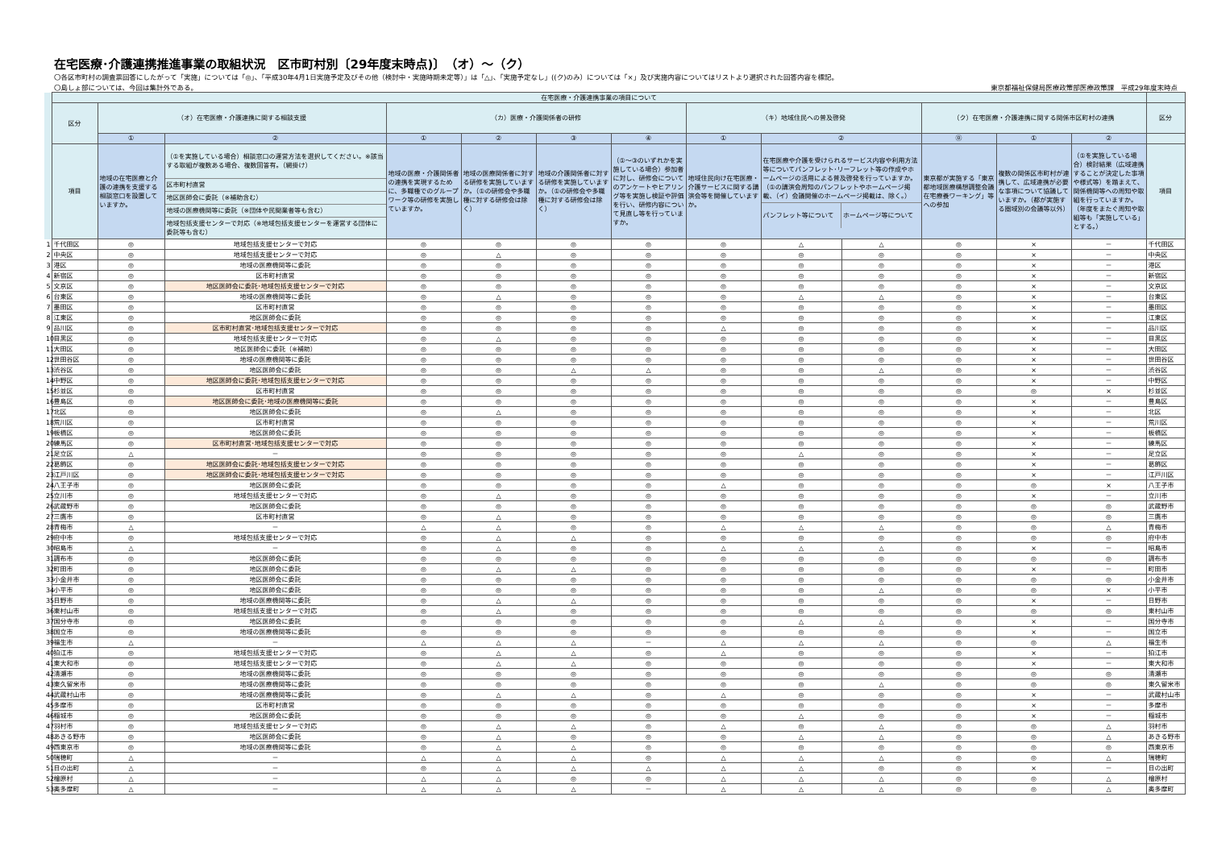在宅医療･介護連携推進事業の取組状況　区市町村別〔29年度末時点)〕　（オ）～（ク）
〇各区市町村の調査票回答にしたがって「実施」については「◎」、「平成30年4月1日実施予定及びその他（検討中・実施時期未定等）」は「△」、「実施予定なし」((ク)のみ）については「×」及び実施内容についてはリストより選択された回答内容を標記。
〇島しょ部については、今回は集計外である。 東京都福祉保健局医療政策部医療政策課　平成29年度末時点
| | 在宅医療・介護連携事業の項目について | | | | | | | | | | | | | |
| --- | --- | --- | --- | --- | --- | --- | --- | --- | --- | --- | --- | --- | --- | --- |
| | 区分 | （オ）在宅医療・介護連携に関する相談支援 | | （カ）医療・介護関係者の研修 | | | | （キ）地域住民への普及啓発 | | | （ク）在宅医療・介護連携に関する関係市区町村の連携 | | | 区分 |
| | | ① | ② | ① | ② | ③ | ④ | ① | ② | | ⓪ | ① | ② | |
| | 項目 | 地域の在宅医療と介護の連携を支援する相談窓口を設置していますか。 | （①を実施している場合）相談窓口の運営方法を選択してください。※該当する取組が複数ある場合、複数回答有。（網掛け） 区市町村直営 地区医師会に委託（※補助含む） 地域の医療機関等に委託（※団体や民間業者等も含む） 地域包括支援センターで対応（※地域包括支援センターを運営する団体に委託等も含む） | 地域の医療・介護関係者の連携を実現するために、多職種でのグループワーク等の研修を実施していますか。 | 地域の医療関係者に対する研修を実施していますか。（①の研修会や多職種に対する研修会は除く） | 地域の介護関係者に対する研修を実施していますか。（①の研修会や多職種に対する研修会は除く） | （①～③のいずれかを実施している場合）参加者に対し、研修会についてのアンケートやヒアリング等を実施し検証や評価を行い、研修内容について見直し等を行っていますか。 | 地域住民向け在宅医療・介護サービスに関する講演会等を開催していますか。 | 在宅医療や介護を受けられるサービス内容や利用方法等についてパンフレット･リーフレット等の作成やホームページの活用による普及啓発を行っていますか。（①の講演会周知のパンフレットやホームページ掲載、（イ）会議開催のホームページ掲載は、除く。） パンフレット等について ホームページ等について | | 東京都が実施する「東京都地域医療構想調整会議在宅療養ワーキング」等への参加 | 複数の関係区市町村が連携して、広域連携が必要な事項について協議していますか。（都が実施する圏域別の会議等以外） | （①を実施している場合）検討結果（広域連携することが決定した事項や様式等）を踏まえて、関係機関等への周知や取組を行っていますか。（年度をまたぐ周知や取組等も「実施している」とする。） | 項目 |
| 1 | 千代田区 | ◎ | 地域包括支援センターで対応 | ◎ | ◎ | ◎ | ◎ | ◎ | △ | △ | ◎ | × | － | 千代田区 |
| 2 | 中央区 | ◎ | 地域包括支援センターで対応 | ◎ | △ | ◎ | ◎ | ◎ | ◎ | ◎ | ◎ | × | － | 中央区 |
| 3 | 港区 | ◎ | 地域の医療機関等に委託 | ◎ | ◎ | ◎ | ◎ | ◎ | ◎ | ◎ | ◎ | × | － | 港区 |
| 4 | 新宿区 | ◎ | 区市町村直営 | ◎ | ◎ | ◎ | ◎ | ◎ | ◎ | ◎ | ◎ | × | － | 新宿区 |
| 5 | 文京区 | ◎ | 地区医師会に委託･地域包括支援センターで対応 | ◎ | ◎ | ◎ | ◎ | ◎ | ◎ | ◎ | ◎ | × | － | 文京区 |
| 6 | 台東区 | ◎ | 地域の医療機関等に委託 | ◎ | △ | ◎ | ◎ | ◎ | △ | △ | ◎ | × | － | 台東区 |
| 7 | 墨田区 | ◎ | 区市町村直営 | ◎ | ◎ | ◎ | ◎ | ◎ | ◎ | ◎ | ◎ | × | － | 墨田区 |
| 8 | 江東区 | ◎ | 地区医師会に委託 | ◎ | ◎ | ◎ | ◎ | ◎ | ◎ | ◎ | ◎ | × | － | 江東区 |
| 9 | 品川区 | ◎ | 区市町村直営･地域包括支援センターで対応 | ◎ | ◎ | ◎ | ◎ | △ | ◎ | ◎ | ◎ | × | － | 品川区 |
| 10 | 目黒区 | ◎ | 地域包括支援センターで対応 | ◎ | △ | ◎ | ◎ | ◎ | ◎ | ◎ | ◎ | × | － | 目黒区 |
| 11 | 大田区 | ◎ | 地区医師会に委託（※補助） | ◎ | ◎ | ◎ | ◎ | ◎ | ◎ | ◎ | ◎ | × | － | 大田区 |
| 12 | 世田谷区 | ◎ | 地域の医療機関等に委託 | ◎ | ◎ | ◎ | ◎ | ◎ | ◎ | ◎ | ◎ | × | － | 世田谷区 |
| 13 | 渋谷区 | ◎ | 地区医師会に委託 | ◎ | ◎ | △ | △ | ◎ | ◎ | △ | ◎ | × | － | 渋谷区 |
| 14 | 中野区 | ◎ | 地区医師会に委託･地域包括支援センターで対応 | ◎ | ◎ | ◎ | ◎ | ◎ | ◎ | ◎ | ◎ | × | － | 中野区 |
| 15 | 杉並区 | ◎ | 区市町村直営 | ◎ | ◎ | ◎ | ◎ | ◎ | ◎ | ◎ | ◎ | ◎ | × | 杉並区 |
| 16 | 豊島区 | ◎ | 地区医師会に委託･地域の医療機関等に委託 | ◎ | ◎ | ◎ | ◎ | ◎ | ◎ | ◎ | ◎ | × | － | 豊島区 |
| 17 | 北区 | ◎ | 地区医師会に委託 | ◎ | △ | ◎ | ◎ | ◎ | ◎ | ◎ | ◎ | × | － | 北区 |
| 18 | 荒川区 | ◎ | 区市町村直営 | ◎ | ◎ | ◎ | ◎ | ◎ | ◎ | ◎ | ◎ | × | － | 荒川区 |
| 19 | 板橋区 | ◎ | 地区医師会に委託 | ◎ | ◎ | ◎ | ◎ | ◎ | ◎ | ◎ | ◎ | × | － | 板橋区 |
| 20 | 練馬区 | ◎ | 区市町村直営･地域包括支援センターで対応 | ◎ | ◎ | ◎ | ◎ | ◎ | ◎ | ◎ | ◎ | × | － | 練馬区 |
| 21 | 足立区 | △ | － | ◎ | ◎ | ◎ | ◎ | ◎ | △ | ◎ | ◎ | × | － | 足立区 |
| 22 | 葛飾区 | ◎ | 地区医師会に委託･地域包括支援センターで対応 | ◎ | ◎ | ◎ | ◎ | ◎ | ◎ | ◎ | ◎ | × | － | 葛飾区 |
| 23 | 江戸川区 | ◎ | 地区医師会に委託･地域包括支援センターで対応 | ◎ | ◎ | ◎ | ◎ | ◎ | ◎ | ◎ | ◎ | × | － | 江戸川区 |
| 24 | 八王子市 | ◎ | 地区医師会に委託 | ◎ | ◎ | ◎ | ◎ | △ | ◎ | ◎ | ◎ | ◎ | × | 八王子市 |
| 25 | 立川市 | ◎ | 地域包括支援センターで対応 | ◎ | △ | ◎ | ◎ | ◎ | ◎ | ◎ | ◎ | × | － | 立川市 |
| 26 | 武蔵野市 | ◎ | 地区医師会に委託 | ◎ | ◎ | ◎ | ◎ | ◎ | ◎ | ◎ | ◎ | ◎ | ◎ | 武蔵野市 |
| 27 | 三鷹市 | ◎ | 区市町村直営 | ◎ | △ | ◎ | ◎ | ◎ | ◎ | ◎ | ◎ | ◎ | ◎ | 三鷹市 |
| 28 | 青梅市 | △ | － | △ | △ | ◎ | ◎ | △ | △ | △ | ◎ | ◎ | △ | 青梅市 |
| 29 | 府中市 | ◎ | 地域包括支援センターで対応 | ◎ | △ | △ | ◎ | ◎ | ◎ | ◎ | ◎ | ◎ | ◎ | 府中市 |
| 30 | 昭島市 | △ | － | ◎ | △ | ◎ | ◎ | △ | △ | △ | ◎ | × | － | 昭島市 |
| 31 | 調布市 | ◎ | 地区医師会に委託 | ◎ | ◎ | ◎ | ◎ | ◎ | ◎ | ◎ | ◎ | ◎ | ◎ | 調布市 |
| 32 | 町田市 | ◎ | 地区医師会に委託 | ◎ | △ | △ | ◎ | ◎ | ◎ | ◎ | ◎ | × | － | 町田市 |
| 33 | 小金井市 | ◎ | 地区医師会に委託 | ◎ | ◎ | ◎ | ◎ | ◎ | ◎ | ◎ | ◎ | ◎ | ◎ | 小金井市 |
| 34 | 小平市 | ◎ | 地区医師会に委託 | ◎ | ◎ | ◎ | ◎ | ◎ | ◎ | △ | ◎ | ◎ | × | 小平市 |
| 35 | 日野市 | ◎ | 地域の医療機関等に委託 | ◎ | △ | △ | ◎ | ◎ | ◎ | ◎ | ◎ | × | － | 日野市 |
| 36 | 東村山市 | ◎ | 地域包括支援センターで対応 | ◎ | △ | ◎ | ◎ | ◎ | ◎ | ◎ | ◎ | ◎ | ◎ | 東村山市 |
| 37 | 国分寺市 | ◎ | 地区医師会に委託 | ◎ | ◎ | ◎ | ◎ | ◎ | △ | △ | ◎ | × | － | 国分寺市 |
| 38 | 国立市 | ◎ | 地域の医療機関等に委託 | ◎ | ◎ | ◎ | ◎ | ◎ | ◎ | ◎ | ◎ | × | － | 国立市 |
| 39 | 福生市 | △ | － | △ | △ | △ | － | △ | △ | △ | ◎ | ◎ | △ | 福生市 |
| 40 | 狛江市 | ◎ | 地域包括支援センターで対応 | ◎ | △ | △ | ◎ | △ | ◎ | ◎ | ◎ | × | － | 狛江市 |
| 41 | 東大和市 | ◎ | 地域包括支援センターで対応 | ◎ | △ | △ | ◎ | ◎ | ◎ | ◎ | ◎ | × | － | 東大和市 |
| 42 | 清瀬市 | ◎ | 地域の医療機関等に委託 | ◎ | ◎ | ◎ | ◎ | ◎ | ◎ | ◎ | ◎ | ◎ | ◎ | 清瀬市 |
| 43 | 東久留米市 | ◎ | 地域の医療機関等に委託 | ◎ | ◎ | ◎ | ◎ | ◎ | ◎ | △ | ◎ | ◎ | ◎ | 東久留米市 |
| 44 | 武蔵村山市 | ◎ | 地域の医療機関等に委託 | ◎ | △ | △ | ◎ | △ | ◎ | ◎ | ◎ | × | － | 武蔵村山市 |
| 45 | 多摩市 | ◎ | 区市町村直営 | ◎ | ◎ | ◎ | ◎ | ◎ | ◎ | ◎ | ◎ | × | － | 多摩市 |
| 46 | 稲城市 | ◎ | 地区医師会に委託 | ◎ | ◎ | ◎ | ◎ | ◎ | △ | ◎ | ◎ | × | － | 稲城市 |
| 47 | 羽村市 | ◎ | 地域包括支援センターで対応 | ◎ | △ | △ | ◎ | △ | ◎ | △ | ◎ | ◎ | △ | 羽村市 |
| 48 | あきる野市 | ◎ | 地区医師会に委託 | ◎ | △ | ◎ | ◎ | ◎ | △ | △ | ◎ | ◎ | △ | あきる野市 |
| 49 | 西東京市 | ◎ | 地域の医療機関等に委託 | ◎ | △ | △ | ◎ | ◎ | ◎ | ◎ | ◎ | ◎ | ◎ | 西東京市 |
| 50 | 瑞穂町 | △ | － | △ | △ | △ | ◎ | △ | △ | △ | ◎ | ◎ | △ | 瑞穂町 |
| 51 | 日の出町 | △ | － | ◎ | △ | △ | △ | △ | △ | ◎ | ◎ | × | － | 日の出町 |
| 52 | 檜原村 | △ | － | △ | △ | ◎ | ◎ | △ | △ | △ | ◎ | ◎ | △ | 檜原村 |
| 53 | 奥多摩町 | △ | － | △ | △ | △ | － | △ | △ | △ | ◎ | ◎ | △ | 奥多摩町 |